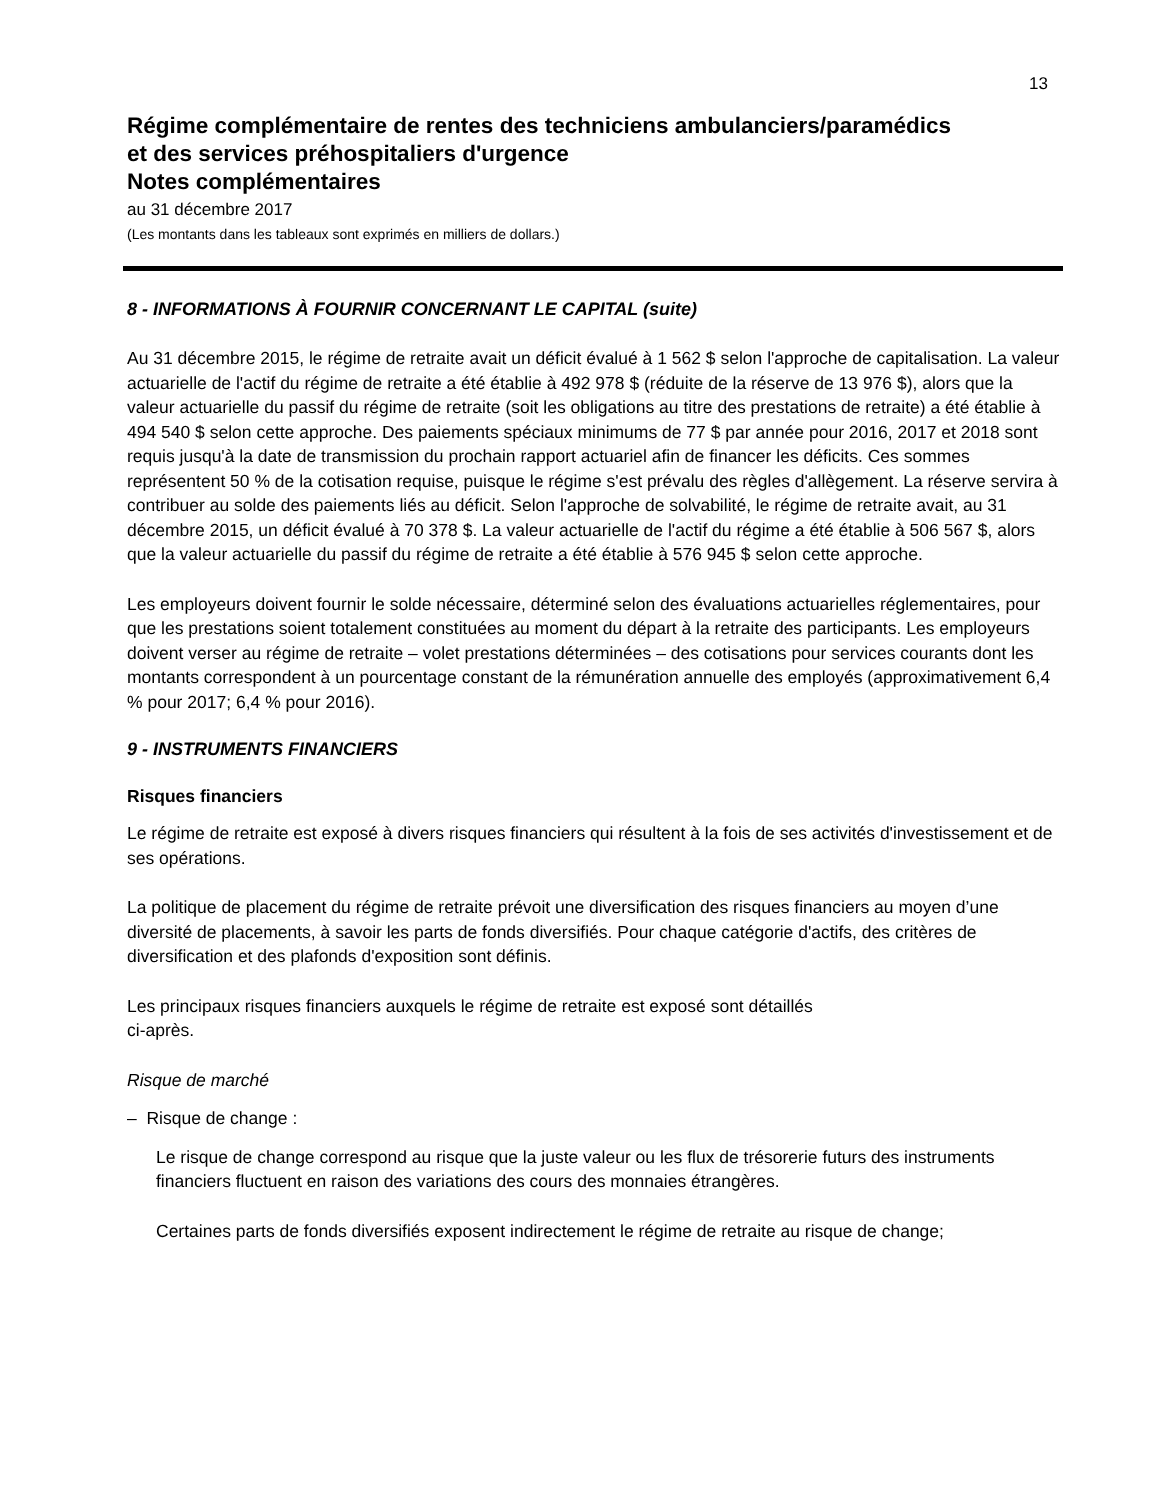13
Régime complémentaire de rentes des techniciens ambulanciers/paramédics
et des services préhospitaliers d'urgence
Notes complémentaires
au 31 décembre 2017
(Les montants dans les tableaux sont exprimés en milliers de dollars.)
8 - INFORMATIONS À FOURNIR CONCERNANT LE CAPITAL (suite)
Au 31 décembre 2015, le régime de retraite avait un déficit évalué à 1 562 $ selon l'approche de capitalisation. La valeur actuarielle de l'actif du régime de retraite a été établie à 492 978 $ (réduite de la réserve de 13 976 $), alors que la valeur actuarielle du passif du régime de retraite (soit les obligations au titre des prestations de retraite) a été établie à 494 540 $ selon cette approche. Des paiements spéciaux minimums de 77 $ par année pour 2016, 2017 et 2018 sont requis jusqu'à la date de transmission du prochain rapport actuariel afin de financer les déficits. Ces sommes représentent 50 % de la cotisation requise, puisque le régime s'est prévalu des règles d'allègement. La réserve servira à contribuer au solde des paiements liés au déficit. Selon l'approche de solvabilité, le régime de retraite avait, au 31 décembre 2015, un déficit évalué à 70 378 $. La valeur actuarielle de l'actif du régime a été établie à 506 567 $, alors que la valeur actuarielle du passif du régime de retraite a été établie à 576 945 $ selon cette approche.
Les employeurs doivent fournir le solde nécessaire, déterminé selon des évaluations actuarielles réglementaires, pour que les prestations soient totalement constituées au moment du départ à la retraite des participants. Les employeurs doivent verser au régime de retraite – volet prestations déterminées – des cotisations pour services courants dont les montants correspondent à un pourcentage constant de la rémunération annuelle des employés (approximativement 6,4 % pour 2017; 6,4 % pour 2016).
9 - INSTRUMENTS FINANCIERS
Risques financiers
Le régime de retraite est exposé à divers risques financiers qui résultent à la fois de ses activités d'investissement et de ses opérations.
La politique de placement du régime de retraite prévoit une diversification des risques financiers au moyen d’une diversité de placements, à savoir les parts de fonds diversifiés. Pour chaque catégorie d'actifs, des critères de diversification et des plafonds d'exposition sont définis.
Les principaux risques financiers auxquels le régime de retraite est exposé sont détaillés
ci-après.
Risque de marché
– Risque de change :
Le risque de change correspond au risque que la juste valeur ou les flux de trésorerie futurs des instruments financiers fluctuent en raison des variations des cours des monnaies étrangères.
Certaines parts de fonds diversifiés exposent indirectement le régime de retraite au risque de change;